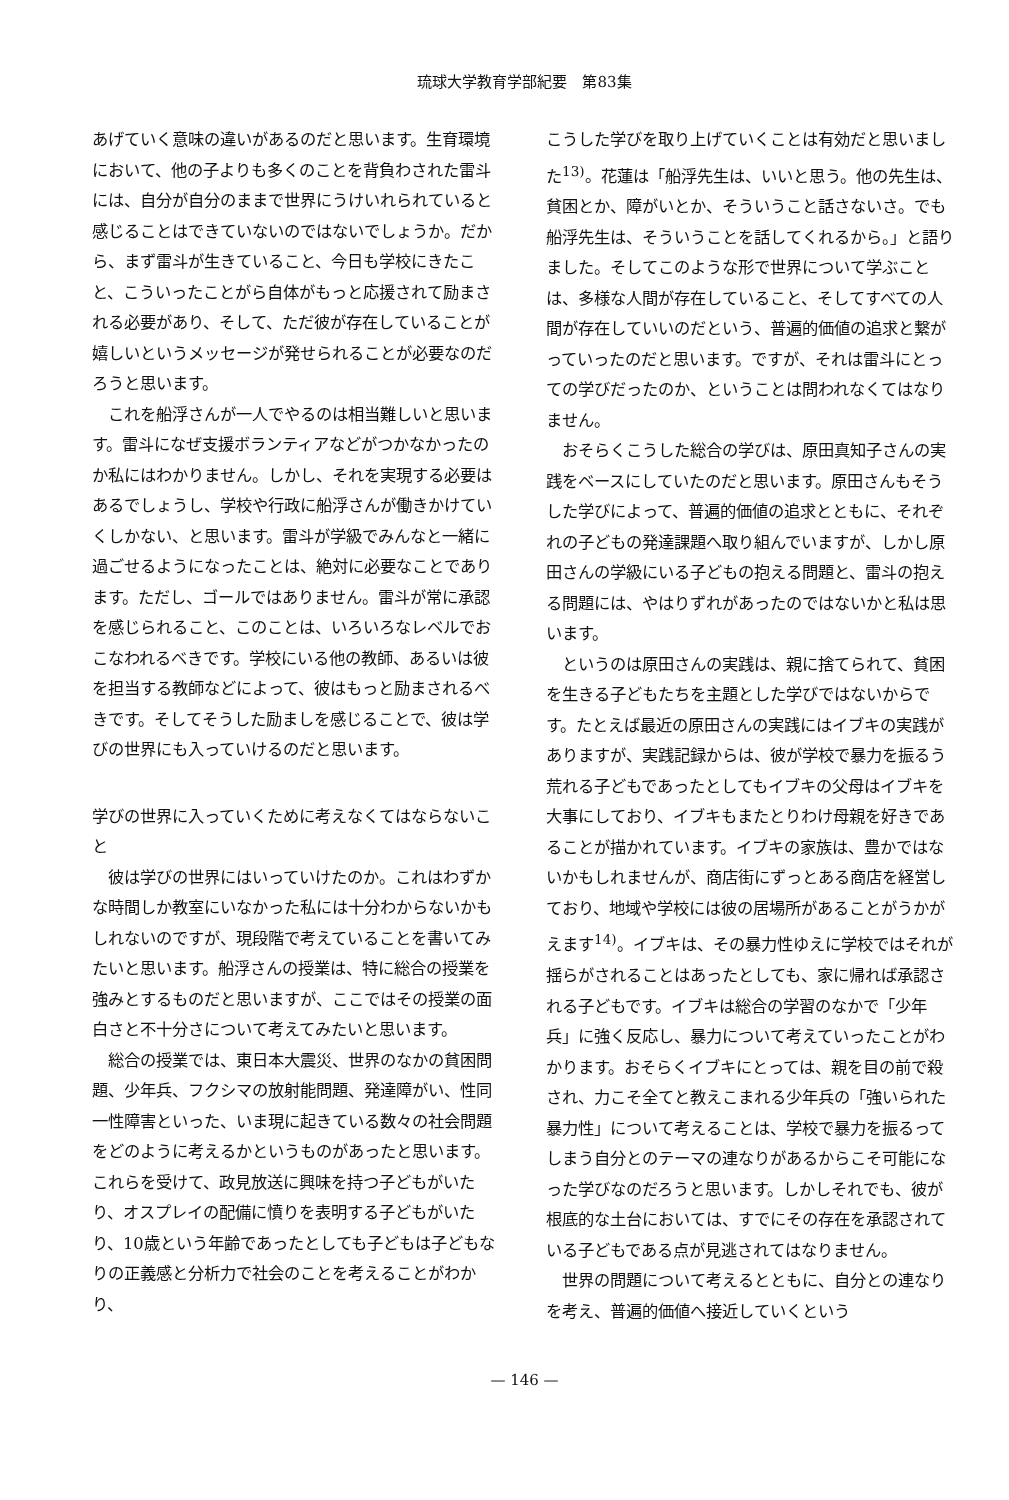琉球大学教育学部紀要　第83集
あげていく意味の違いがあるのだと思います。生育環境において、他の子よりも多くのことを背負わされた雷斗には、自分が自分のままで世界にうけいれられていると感じることはできていないのではないでしょうか。だから、まず雷斗が生きていること、今日も学校にきたこと、こういったことがら自体がもっと応援されて励まされる必要があり、そして、ただ彼が存在していることが嬉しいというメッセージが発せられることが必要なのだろうと思います。
これを船浮さんが一人でやるのは相当難しいと思います。雷斗になぜ支援ボランティアなどがつかなかったのか私にはわかりません。しかし、それを実現する必要はあるでしょうし、学校や行政に船浮さんが働きかけていくしかない、と思います。雷斗が学級でみんなと一緒に過ごせるようになったことは、絶対に必要なことであります。ただし、ゴールではありません。雷斗が常に承認を感じられること、このことは、いろいろなレベルでおこなわれるべきです。学校にいる他の教師、あるいは彼を担当する教師などによって、彼はもっと励まされるべきです。そしてそうした励ましを感じることで、彼は学びの世界にも入っていけるのだと思います。
学びの世界に入っていくために考えなくてはならないこと
彼は学びの世界にはいっていけたのか。これはわずかな時間しか教室にいなかった私には十分わからないかもしれないのですが、現段階で考えていることを書いてみたいと思います。船浮さんの授業は、特に総合の授業を強みとするものだと思いますが、ここではその授業の面白さと不十分さについて考えてみたいと思います。
総合の授業では、東日本大震災、世界のなかの貧困問題、少年兵、フクシマの放射能問題、発達障がい、性同一性障害といった、いま現に起きている数々の社会問題をどのように考えるかというものがあったと思います。これらを受けて、政見放送に興味を持つ子どもがいたり、オスプレイの配備に憤りを表明する子どもがいたり、10歳という年齢であったとしても子どもは子どもなりの正義感と分析力で社会のことを考えることがわかり、
こうした学びを取り上げていくことは有効だと思いました<sup>13)</sup>。花蓮は「船浮先生は、いいと思う。他の先生は、貧困とか、障がいとか、そういうこと話さないさ。でも船浮先生は、そういうことを話してくれるから。」と語りました。そしてこのような形で世界について学ぶことは、多様な人間が存在していること、そしてすべての人間が存在していいのだという、普遍的価値の追求と繋がっていったのだと思います。ですが、それは雷斗にとっての学びだったのか、ということは問われなくてはなりません。
おそらくこうした総合の学びは、原田真知子さんの実践をベースにしていたのだと思います。原田さんもそうした学びによって、普遍的価値の追求とともに、それぞれの子どもの発達課題へ取り組んでいますが、しかし原田さんの学級にいる子どもの抱える問題と、雷斗の抱える問題には、やはりずれがあったのではないかと私は思います。
というのは原田さんの実践は、親に捨てられて、貧困を生きる子どもたちを主題とした学びではないからです。たとえば最近の原田さんの実践にはイブキの実践がありますが、実践記録からは、彼が学校で暴力を振るう荒れる子どもであったとしてもイブキの父母はイブキを大事にしており、イブキもまたとりわけ母親を好きであることが描かれています。イブキの家族は、豊かではないかもしれませんが、商店街にずっとある商店を経営しており、地域や学校には彼の居場所があることがうかがえます<sup>14)</sup>。イブキは、その暴力性ゆえに学校ではそれが揺らがされることはあったとしても、家に帰れば承認される子どもです。イブキは総合の学習のなかで「少年兵」に強く反応し、暴力について考えていったことがわかります。おそらくイブキにとっては、親を目の前で殺され、力こそ全てと教えこまれる少年兵の「強いられた暴力性」について考えることは、学校で暴力を振るってしまう自分とのテーマの連なりがあるからこそ可能になった学びなのだろうと思います。しかしそれでも、彼が根底的な土台においては、すでにその存在を承認されている子どもである点が見逃されてはなりません。
世界の問題について考えるとともに、自分との連なりを考え、普遍的価値へ接近していくという
— 146 —